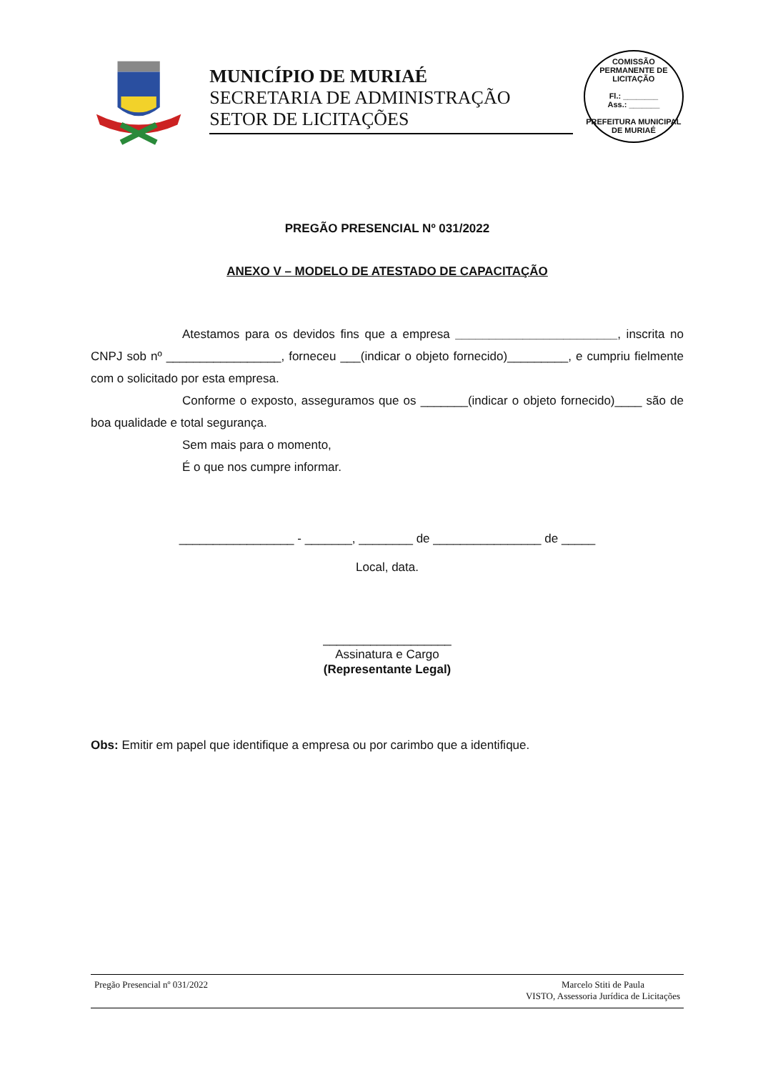MUNICÍPIO DE MURIAÉ
SECRETARIA DE ADMINISTRAÇÃO
SETOR DE LICITAÇÕES
COMISSÃO PERMANENTE DE LICITAÇÃO
Fl.: ________
Ass.: _______
PREFEITURA MUNICIPAL DE MURIAÉ
PREGÃO PRESENCIAL Nº 031/2022
ANEXO V – MODELO DE ATESTADO DE CAPACITAÇÃO
Atestamos para os devidos fins que a empresa ________________________, inscrita no CNPJ sob nº _________________, forneceu ___(indicar o objeto fornecido)_________, e cumpriu fielmente com o solicitado por esta empresa.
Conforme o exposto, asseguramos que os _______(indicar o objeto fornecido)____ são de boa qualidade e total segurança.
Sem mais para o momento,
É o que nos cumpre informar.
_________________ - _______, ________ de ________________ de _____
Local, data.
___________________
Assinatura e Cargo
(Representante Legal)
Obs: Emitir em papel que identifique a empresa ou por carimbo que a identifique.
Pregão Presencial nº 031/2022 Marcelo Stiti de Paula
VISTO, Assessoria Jurídica de Licitações